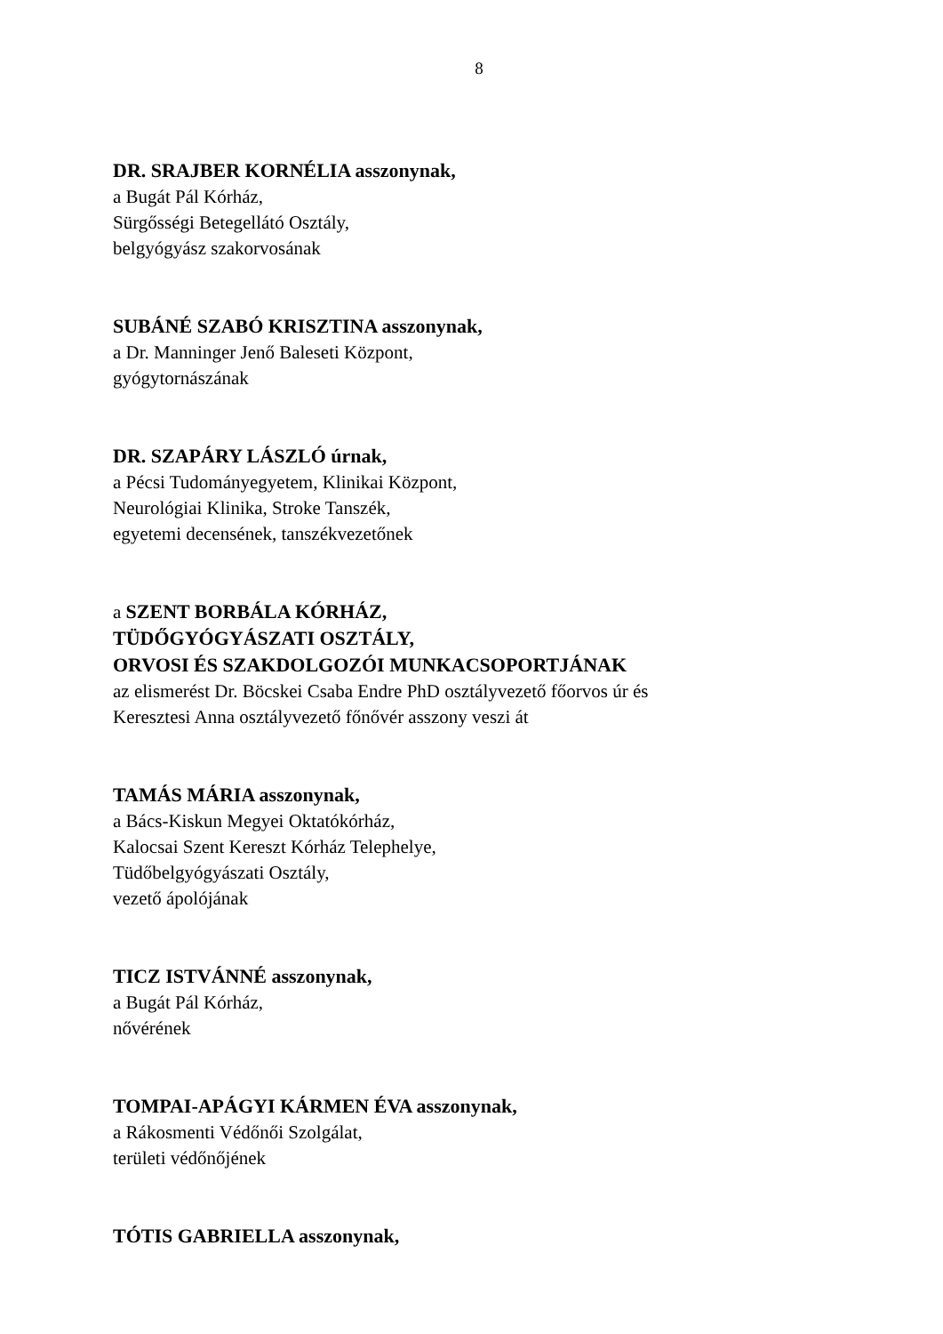8
DR. SRAJBER KORNÉLIA asszonynak,
a Bugát Pál Kórház,
Sürgősségi Betegellátó Osztály,
belgyógyász szakorvosának
SUBÁNÉ SZABÓ KRISZTINA asszonynak,
a Dr. Manninger Jenő Baleseti Központ,
gyógytornászának
DR. SZAPÁRY LÁSZLÓ úrnak,
a Pécsi Tudományegyetem, Klinikai Központ,
Neurológiai Klinika, Stroke Tanszék,
egyetemi decensének, tanszékvezetőnek
a SZENT BORBÁLA KÓRHÁZ,
TÜDŐGYÓGYÁSZATI OSZTÁLY,
ORVOSI ÉS SZAKDOLGOZÓI MUNKACSOPORTJÁNAK
az elismerést Dr. Böcskei Csaba Endre PhD osztályvezető főorvos úr és
Keresztesi Anna osztályvezető főnővér asszony veszi át
TAMÁS MÁRIA asszonynak,
a Bács-Kiskun Megyei Oktatókórház,
Kalocsai Szent Kereszt Kórház Telephelye,
Tüdőbelgyógyászati Osztály,
vezető ápolójának
TICZ ISTVÁNNÉ asszonynak,
a Bugát Pál Kórház,
nővérének
TOMPAI-APÁGYI KÁRMEN ÉVA asszonynak,
a Rákosmenti Védőnői Szolgálat,
területi védőnőjének
TÓTIS GABRIELLA asszonynak,